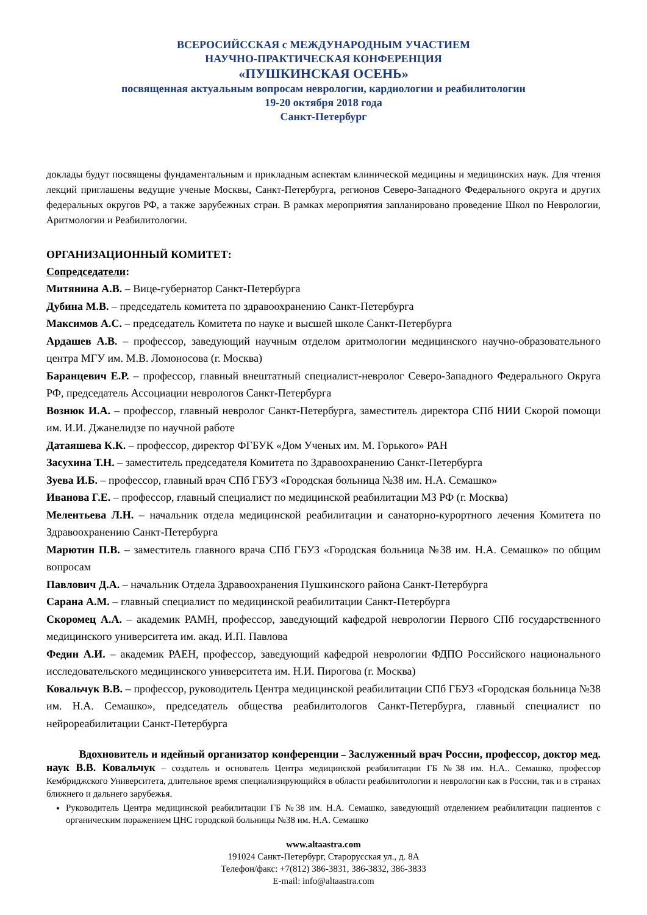ВСЕРОСИЙССКАЯ с МЕЖДУНАРОДНЫМ УЧАСТИЕМ
НАУЧНО-ПРАКТИЧЕСКАЯ КОНФЕРЕНЦИЯ
«ПУШКИНСКАЯ ОСЕНЬ»
посвященная актуальным вопросам неврологии, кардиологии и реабилитологии
19-20 октября 2018 года
Санкт-Петербург
доклады будут посвящены фундаментальным и прикладным аспектам клинической медицины и медицинских наук. Для чтения лекций приглашены ведущие ученые Москвы, Санкт-Петербурга, регионов Северо-Западного Федерального округа и других федеральных округов РФ, а также зарубежных стран. В рамках мероприятия запланировано проведение Школ по Неврологии, Аритмологии и Реабилитологии.
ОРГАНИЗАЦИОННЫЙ КОМИТЕТ:
Сопредседатели:
Митянина А.В. – Вице-губернатор Санкт-Петербурга
Дубина М.В. – председатель комитета по здравоохранению Санкт-Петербурга
Максимов А.С. – председатель Комитета по науке и высшей школе Санкт-Петербурга
Ардашев А.В. – профессор, заведующий научным отделом аритмологии медицинского научно-образовательного центра МГУ им. М.В. Ломоносова (г. Москва)
Баранцевич Е.Р. – профессор, главный внештатный специалист-невролог Северо-Западного Федерального Округа РФ, председатель Ассоциации неврологов Санкт-Петербурга
Вознюк И.А. – профессор, главный невролог Санкт-Петербурга, заместитель директора СПб НИИ Скорой помощи им. И.И. Джанелидзе по научной работе
Датаяшева К.К. – профессор, директор ФГБУК «Дом Ученых им. М. Горького» РАН
Засухина Т.Н. – заместитель председателя Комитета по Здравоохранению Санкт-Петербурга
Зуева И.Б. – профессор, главный врач СПб ГБУЗ «Городская больница №38 им. Н.А. Семашко»
Иванова Г.Е. – профессор, главный специалист по медицинской реабилитации МЗ РФ (г. Москва)
Мелентьева Л.Н. – начальник отдела медицинской реабилитации и санаторно-курортного лечения Комитета по Здравоохранению Санкт-Петербурга
Марютин П.В. – заместитель главного врача СПб ГБУЗ «Городская больница №38 им. Н.А. Семашко» по общим вопросам
Павлович Д.А. – начальник Отдела Здравоохранения Пушкинского района Санкт-Петербурга
Сарана А.М. – главный специалист по медицинской реабилитации Санкт-Петербурга
Скоромец А.А. – академик РАМН, профессор, заведующий кафедрой неврологии Первого СПб государственного медицинского университета им. акад. И.П. Павлова
Федин А.И. – академик РАЕН, профессор, заведующий кафедрой неврологии ФДПО Российского национального исследовательского медицинского университета им. Н.И. Пирогова (г. Москва)
Ковальчук В.В. – профессор, руководитель Центра медицинской реабилитации СПб ГБУЗ «Городская больница №38 им. Н.А. Семашко», председатель общества реабилитологов Санкт-Петербурга, главный специалист по нейрореабилитации Санкт-Петербурга
Вдохновитель и идейный организатор конференции – Заслуженный врач России, профессор, доктор мед. наук В.В. Ковальчук – создатель и основатель Центра медицинской реабилитации ГБ №38 им. Н.А.. Семашко, профессор Кембриджского Университета, длительное время специализирующийся в области реабилитологии и неврологии как в России, так и в странах ближнего и дальнего зарубежья.
Руководитель Центра медицинской реабилитации ГБ №38 им. Н.А. Семашко, заведующий отделением реабилитации пациентов с органическим поражением ЦНС городской больницы №38 им. Н.А. Семашко
www.altaastra.com
191024 Санкт-Петербург, Старорусская ул., д. 8А
Телефон/факс: +7(812) 386-3831, 386-3832, 386-3833
E-mail: info@altaastra.com